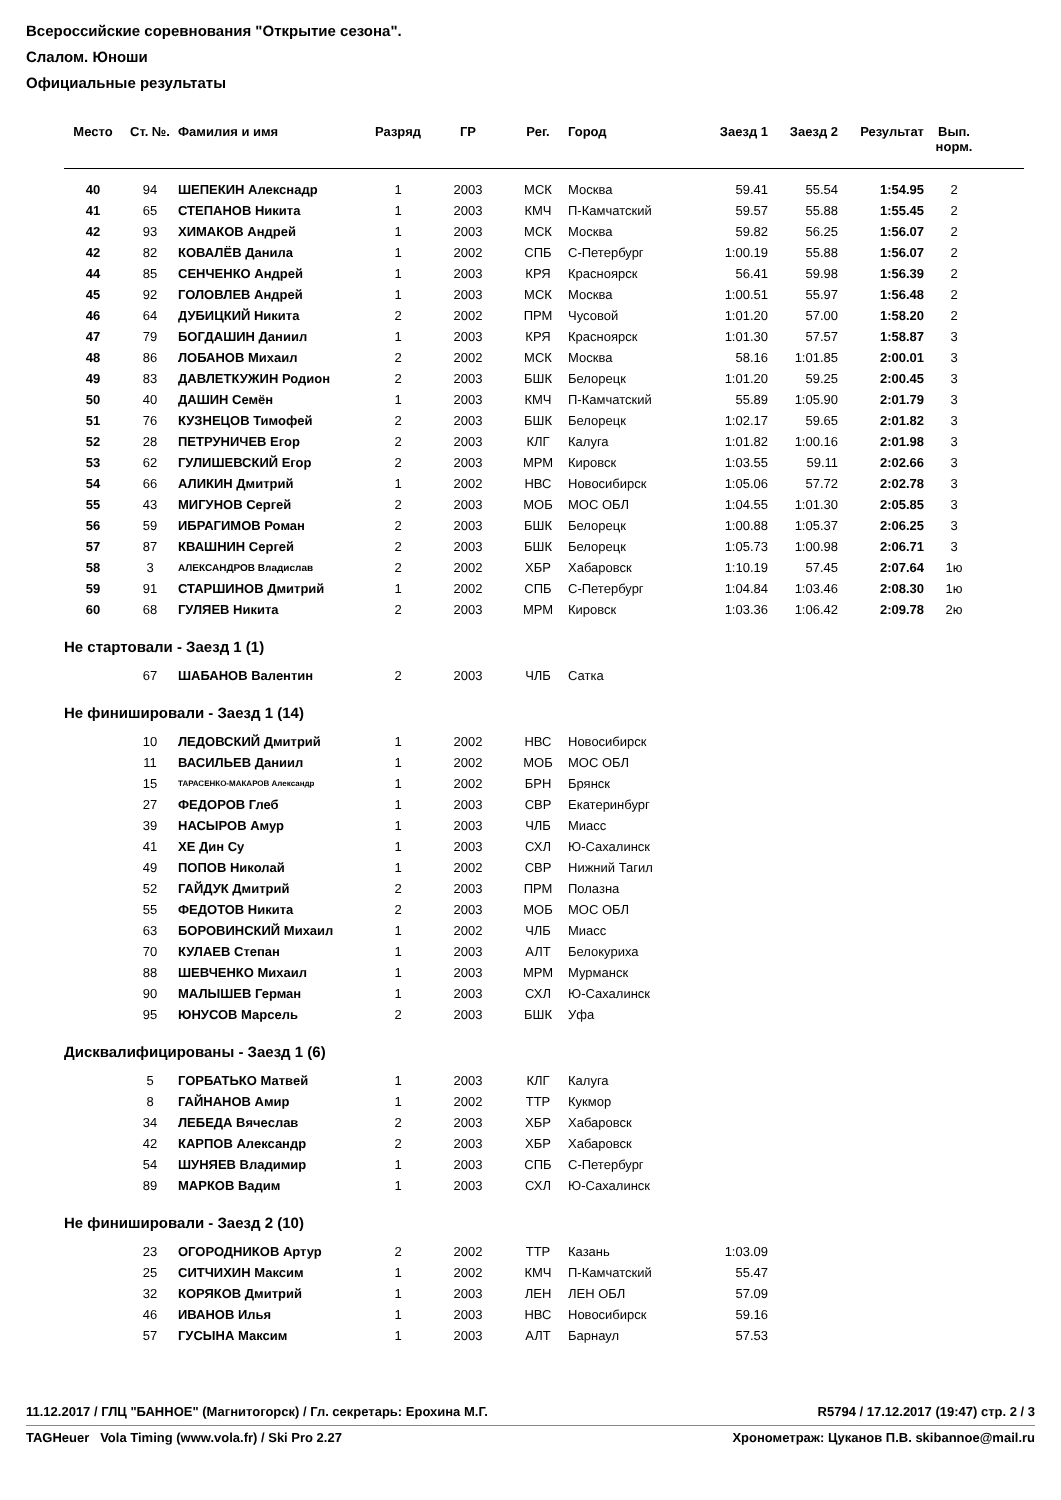Всероссийские соревнования "Открытие сезона".
Слалом. Юноши
Официальные результаты
| Место | Ст. №. | Фамилия и имя | Разряд | ГР | Рег. | Город | Заезд 1 | Заезд 2 | Результат | Вып. норм. | |
| --- | --- | --- | --- | --- | --- | --- | --- | --- | --- | --- | --- |
| 40 | 94 | ШЕПЕКИН Алекснадр | 1 | 2003 | МСК | Москва | 59.41 | 55.54 | 1:54.95 | 2 | |
| 41 | 65 | СТЕПАНОВ Никита | 1 | 2003 | КМЧ | П-Камчатский | 59.57 | 55.88 | 1:55.45 | 2 | |
| 42 | 93 | ХИМАКОВ Андрей | 1 | 2003 | МСК | Москва | 59.82 | 56.25 | 1:56.07 | 2 | |
| 42 | 82 | КОВАЛЁВ Данила | 1 | 2002 | СПБ | С-Петербург | 1:00.19 | 55.88 | 1:56.07 | 2 | |
| 44 | 85 | СЕНЧЕНКО Андрей | 1 | 2003 | КРЯ | Красноярск | 56.41 | 59.98 | 1:56.39 | 2 | |
| 45 | 92 | ГОЛОВЛЕВ Андрей | 1 | 2003 | МСК | Москва | 1:00.51 | 55.97 | 1:56.48 | 2 | |
| 46 | 64 | ДУБИЦКИЙ Никита | 2 | 2002 | ПРМ | Чусовой | 1:01.20 | 57.00 | 1:58.20 | 2 | |
| 47 | 79 | БОГДАШИН Даниил | 1 | 2003 | КРЯ | Красноярск | 1:01.30 | 57.57 | 1:58.87 | 3 | |
| 48 | 86 | ЛОБАНОВ Михаил | 2 | 2002 | МСК | Москва | 58.16 | 1:01.85 | 2:00.01 | 3 | |
| 49 | 83 | ДАВЛЕТКУЖИН Родион | 2 | 2003 | БШК | Белорецк | 1:01.20 | 59.25 | 2:00.45 | 3 | |
| 50 | 40 | ДАШИН Семён | 1 | 2003 | КМЧ | П-Камчатский | 55.89 | 1:05.90 | 2:01.79 | 3 | |
| 51 | 76 | КУЗНЕЦОВ Тимофей | 2 | 2003 | БШК | Белорецк | 1:02.17 | 59.65 | 2:01.82 | 3 | |
| 52 | 28 | ПЕТРУНИЧЕВ Егор | 2 | 2003 | КЛГ | Калуга | 1:01.82 | 1:00.16 | 2:01.98 | 3 | |
| 53 | 62 | ГУЛИШЕВСКИЙ Егор | 2 | 2003 | МРМ | Кировск | 1:03.55 | 59.11 | 2:02.66 | 3 | |
| 54 | 66 | АЛИКИН Дмитрий | 1 | 2002 | НВС | Новосибирск | 1:05.06 | 57.72 | 2:02.78 | 3 | |
| 55 | 43 | МИГУНОВ Сергей | 2 | 2003 | МОБ | МОС ОБЛ | 1:04.55 | 1:01.30 | 2:05.85 | 3 | |
| 56 | 59 | ИБРАГИМОВ Роман | 2 | 2003 | БШК | Белорецк | 1:00.88 | 1:05.37 | 2:06.25 | 3 | |
| 57 | 87 | КВАШНИН Сергей | 2 | 2003 | БШК | Белорецк | 1:05.73 | 1:00.98 | 2:06.71 | 3 | |
| 58 | 3 | АЛЕКСАНДРОВ Владислав | 2 | 2002 | ХБР | Хабаровск | 1:10.19 | 57.45 | 2:07.64 | 1ю | |
| 59 | 91 | СТАРШИНОВ Дмитрий | 1 | 2002 | СПБ | С-Петербург | 1:04.84 | 1:03.46 | 2:08.30 | 1ю | |
| 60 | 68 | ГУЛЯЕВ Никита | 2 | 2003 | МРМ | Кировск | 1:03.36 | 1:06.42 | 2:09.78 | 2ю | |
Не стартовали - Заезд 1 (1)
| | 67 | ШАБАНОВ Валентин | 2 | 2003 | ЧЛБ | Сатка | | |
Не финишировали - Заезд 1 (14)
| | 10 | ЛЕДОВСКИЙ Дмитрий | 1 | 2002 | НВС | Новосибирск | | |
| | 11 | ВАСИЛЬЕВ Даниил | 1 | 2002 | МОБ | МОС ОБЛ | | |
| | 15 | ТАРАСЕНКО-МАКАРОВ Александр | 1 | 2002 | БРН | Брянск | | |
| | 27 | ФЕДОРОВ Глеб | 1 | 2003 | СВР | Екатеринбург | | |
| | 39 | НАСЫРОВ Амур | 1 | 2003 | ЧЛБ | Миасс | | |
| | 41 | ХЕ Дин Су | 1 | 2003 | СХЛ | Ю-Сахалинск | | |
| | 49 | ПОПОВ Николай | 1 | 2002 | СВР | Нижний Тагил | | |
| | 52 | ГАЙДУК Дмитрий | 2 | 2003 | ПРМ | Полазна | | |
| | 55 | ФЕДОТОВ Никита | 2 | 2003 | МОБ | МОС ОБЛ | | |
| | 63 | БОРОВИНСКИЙ Михаил | 1 | 2002 | ЧЛБ | Миасс | | |
| | 70 | КУЛАЕВ Степан | 1 | 2003 | АЛТ | Белокуриха | | |
| | 88 | ШЕВЧЕНКО Михаил | 1 | 2003 | МРМ | Мурманск | | |
| | 90 | МАЛЫШЕВ Герман | 1 | 2003 | СХЛ | Ю-Сахалинск | | |
| | 95 | ЮНУСОВ Марсель | 2 | 2003 | БШК | Уфа | | |
Дисквалифицированы - Заезд 1 (6)
| | 5 | ГОРБАТЬКО Матвей | 1 | 2003 | КЛГ | Калуга | | |
| | 8 | ГАЙНАНОВ Амир | 1 | 2002 | ТТР | Кукмор | | |
| | 34 | ЛЕБЕДА Вячеслав | 2 | 2003 | ХБР | Хабаровск | | |
| | 42 | КАРПОВ Александр | 2 | 2003 | ХБР | Хабаровск | | |
| | 54 | ШУНЯЕВ Владимир | 1 | 2003 | СПБ | С-Петербург | | |
| | 89 | МАРКОВ Вадим | 1 | 2003 | СХЛ | Ю-Сахалинск | | |
Не финишировали - Заезд 2 (10)
| | 23 | ОГОРОДНИКОВ Артур | 2 | 2002 | ТТР | Казань | 1:03.09 | |
| | 25 | СИТЧИХИН Максим | 1 | 2002 | КМЧ | П-Камчатский | 55.47 | |
| | 32 | КОРЯКОВ Дмитрий | 1 | 2003 | ЛЕН | ЛЕН ОБЛ | 57.09 | |
| | 46 | ИВАНОВ Илья | 1 | 2003 | НВС | Новосибирск | 59.16 | |
| | 57 | ГУСЫНА Максим | 1 | 2003 | АЛТ | Барнаул | 57.53 | |
11.12.2017 / ГЛЦ "БАННОЕ" (Магнитогорск) / Гл. секретарь: Ерохина М.Г. R5794 / 17.12.2017 (19:47) стр. 2 / 3
TAGHeuer Vola Timing (www.vola.fr) / Ski Pro 2.27 Хронометраж: Цуканов П.В. skibannoe@mail.ru